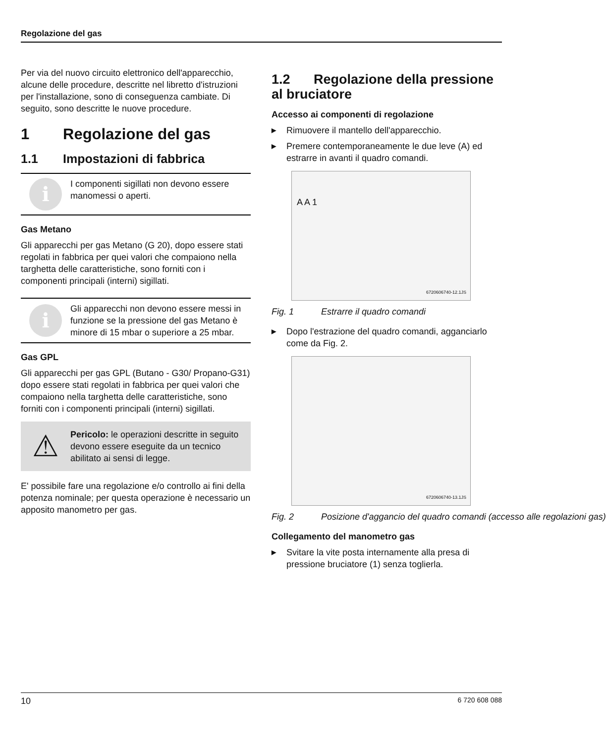Regolazione del gas
Per via del nuovo circuito elettronico dell'apparecchio, alcune delle procedure, descritte nel libretto d'istruzioni per l'installazione, sono di conseguenza cambiate. Di seguito, sono descritte le nuove procedure.
1 Regolazione del gas
1.1 Impostazioni di fabbrica
i
I componenti sigillati non devono essere manomessi o aperti.
Gas Metano
Gli apparecchi per gas Metano (G 20), dopo essere stati regolati in fabbrica per quei valori che compaiono nella targhetta delle caratteristiche, sono forniti con i componenti principali (interni) sigillati.
i
Gli apparecchi non devono essere messi in funzione se la pressione del gas Metano è minore di 15 mbar o superiore a 25 mbar.
Gas GPL
Gli apparecchi per gas GPL (Butano - G30/ Propano-G31) dopo essere stati regolati in fabbrica per quei valori che compaiono nella targhetta delle caratteristiche, sono forniti con i componenti principali (interni) sigillati.
⚠
Pericolo: le operazioni descritte in seguito devono essere eseguite da un tecnico abilitato ai sensi di legge.
E' possibile fare una regolazione e/o controllo ai fini della potenza nominale; per questa operazione è necessario un apposito manometro per gas.
1.2 Regolazione della pressione al bruciatore
Accesso ai componenti di regolazione
▶ Rimuovere il mantello dell'apparecchio.
▶ Premere contemporaneamente le due leve (A) ed estrarre in avanti il quadro comandi.
A A 1
6720606740-12.1JS
Fig. 1 Estrarre il quadro comandi
▶ Dopo l'estrazione del quadro comandi, agganciarlo come da Fig. 2.
6720606740-13.1JS
Fig. 2 Posizione d'aggancio del quadro comandi (accesso alle regolazioni gas)
Collegamento del manometro gas
▶ Svitare la vite posta internamente alla presa di pressione bruciatore (1) senza toglierla.
10 6 720 608 088